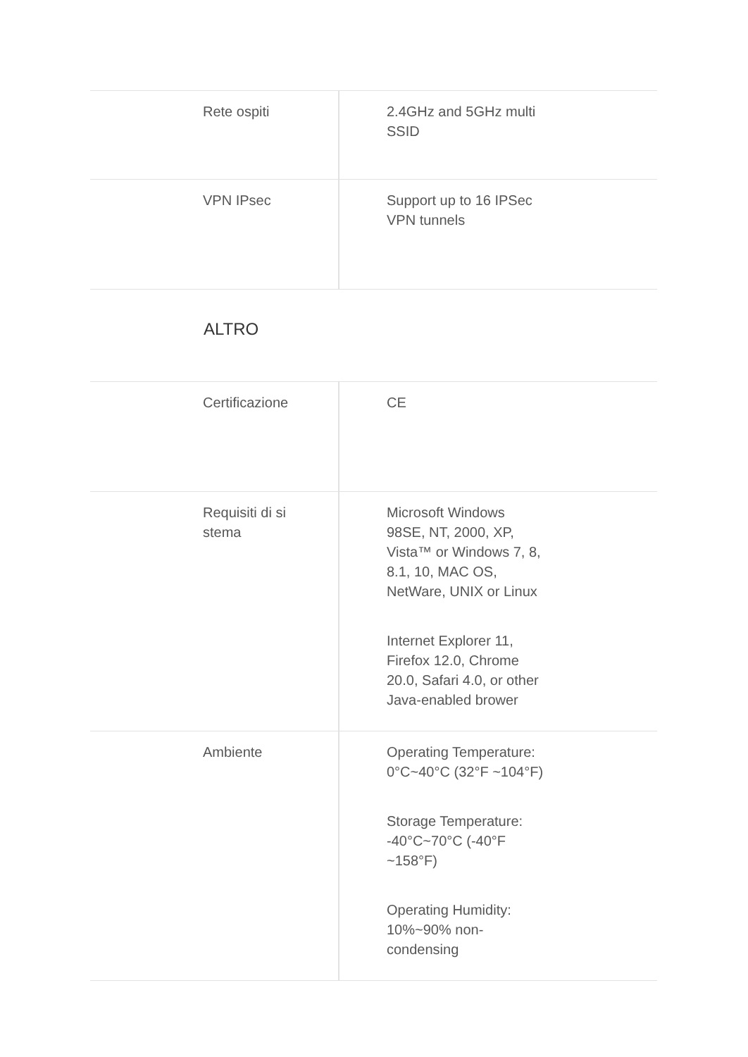| Rete ospiti | 2.4GHz and 5GHz multi SSID |
| VPN IPsec | Support up to 16 IPSec VPN tunnels |
ALTRO
| Certificazione | CE |
| Requisiti di sistema | Microsoft Windows 98SE, NT, 2000, XP, Vista™ or Windows 7, 8, 8.1, 10, MAC OS, NetWare, UNIX or Linux Internet Explorer 11, Firefox 12.0, Chrome 20.0, Safari 4.0, or other Java-enabled brower |
| Ambiente | Operating Temperature: 0°C~40°C (32°F ~104°F) Storage Temperature: -40°C~70°C (-40°F ~158°F) Operating Humidity: 10%~90% non-condensing |